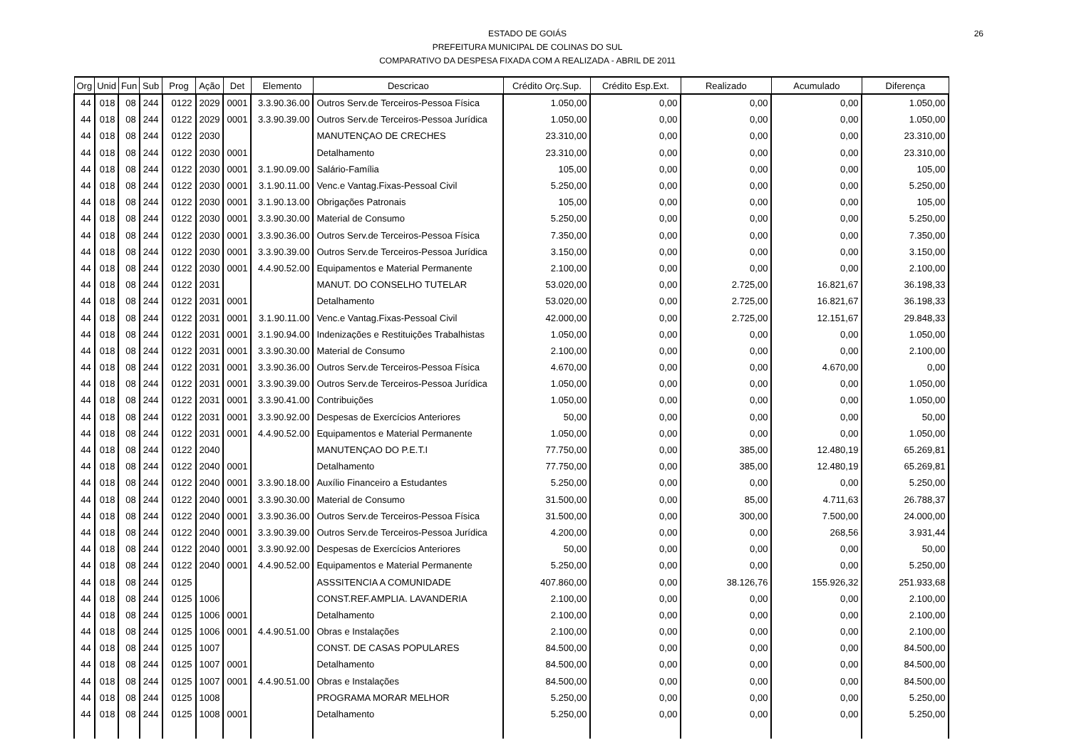ESTADO DE GOIÁS
PREFEITURA MUNICIPAL DE COLINAS DO SUL
COMPARATIVO DA DESPESA FIXADA COM A REALIZADA - ABRIL DE 2011
26
| Org | Unid | Fun | Sub | Prog | Ação | Det | Elemento | Descricao | Crédito Orç.Sup. | Crédito Esp.Ext. | Realizado | Acumulado | Diferença |
| --- | --- | --- | --- | --- | --- | --- | --- | --- | --- | --- | --- | --- | --- |
| 44 | 018 | 08 | 244 | 0122 | 2029 | 0001 | 3.3.90.36.00 | Outros Serv.de Terceiros-Pessoa Física | 1.050,00 | 0,00 | 0,00 | 0,00 | 1.050,00 |
| 44 | 018 | 08 | 244 | 0122 | 2029 | 0001 | 3.3.90.39.00 | Outros Serv.de Terceiros-Pessoa Jurídica | 1.050,00 | 0,00 | 0,00 | 0,00 | 1.050,00 |
| 44 | 018 | 08 | 244 | 0122 | 2030 | | | MANUTENÇAO DE CRECHES | 23.310,00 | 0,00 | 0,00 | 0,00 | 23.310,00 |
| 44 | 018 | 08 | 244 | 0122 | 2030 | 0001 | | Detalhamento | 23.310,00 | 0,00 | 0,00 | 0,00 | 23.310,00 |
| 44 | 018 | 08 | 244 | 0122 | 2030 | 0001 | 3.1.90.09.00 | Salário-Família | 105,00 | 0,00 | 0,00 | 0,00 | 105,00 |
| 44 | 018 | 08 | 244 | 0122 | 2030 | 0001 | 3.1.90.11.00 | Venc.e Vantag.Fixas-Pessoal Civil | 5.250,00 | 0,00 | 0,00 | 0,00 | 5.250,00 |
| 44 | 018 | 08 | 244 | 0122 | 2030 | 0001 | 3.1.90.13.00 | Obrigações Patronais | 105,00 | 0,00 | 0,00 | 0,00 | 105,00 |
| 44 | 018 | 08 | 244 | 0122 | 2030 | 0001 | 3.3.90.30.00 | Material de Consumo | 5.250,00 | 0,00 | 0,00 | 0,00 | 5.250,00 |
| 44 | 018 | 08 | 244 | 0122 | 2030 | 0001 | 3.3.90.36.00 | Outros Serv.de Terceiros-Pessoa Física | 7.350,00 | 0,00 | 0,00 | 0,00 | 7.350,00 |
| 44 | 018 | 08 | 244 | 0122 | 2030 | 0001 | 3.3.90.39.00 | Outros Serv.de Terceiros-Pessoa Jurídica | 3.150,00 | 0,00 | 0,00 | 0,00 | 3.150,00 |
| 44 | 018 | 08 | 244 | 0122 | 2030 | 0001 | 4.4.90.52.00 | Equipamentos e Material Permanente | 2.100,00 | 0,00 | 0,00 | 0,00 | 2.100,00 |
| 44 | 018 | 08 | 244 | 0122 | 2031 | | | MANUT. DO CONSELHO TUTELAR | 53.020,00 | 0,00 | 2.725,00 | 16.821,67 | 36.198,33 |
| 44 | 018 | 08 | 244 | 0122 | 2031 | 0001 | | Detalhamento | 53.020,00 | 0,00 | 2.725,00 | 16.821,67 | 36.198,33 |
| 44 | 018 | 08 | 244 | 0122 | 2031 | 0001 | 3.1.90.11.00 | Venc.e Vantag.Fixas-Pessoal Civil | 42.000,00 | 0,00 | 2.725,00 | 12.151,67 | 29.848,33 |
| 44 | 018 | 08 | 244 | 0122 | 2031 | 0001 | 3.1.90.94.00 | Indenizações e Restituições Trabalhistas | 1.050,00 | 0,00 | 0,00 | 0,00 | 1.050,00 |
| 44 | 018 | 08 | 244 | 0122 | 2031 | 0001 | 3.3.90.30.00 | Material de Consumo | 2.100,00 | 0,00 | 0,00 | 0,00 | 2.100,00 |
| 44 | 018 | 08 | 244 | 0122 | 2031 | 0001 | 3.3.90.36.00 | Outros Serv.de Terceiros-Pessoa Física | 4.670,00 | 0,00 | 0,00 | 4.670,00 | 0,00 |
| 44 | 018 | 08 | 244 | 0122 | 2031 | 0001 | 3.3.90.39.00 | Outros Serv.de Terceiros-Pessoa Jurídica | 1.050,00 | 0,00 | 0,00 | 0,00 | 1.050,00 |
| 44 | 018 | 08 | 244 | 0122 | 2031 | 0001 | 3.3.90.41.00 | Contribuições | 1.050,00 | 0,00 | 0,00 | 0,00 | 1.050,00 |
| 44 | 018 | 08 | 244 | 0122 | 2031 | 0001 | 3.3.90.92.00 | Despesas de Exercícios Anteriores | 50,00 | 0,00 | 0,00 | 0,00 | 50,00 |
| 44 | 018 | 08 | 244 | 0122 | 2031 | 0001 | 4.4.90.52.00 | Equipamentos e Material Permanente | 1.050,00 | 0,00 | 0,00 | 0,00 | 1.050,00 |
| 44 | 018 | 08 | 244 | 0122 | 2040 | | | MANUTENÇAO DO P.E.T.I | 77.750,00 | 0,00 | 385,00 | 12.480,19 | 65.269,81 |
| 44 | 018 | 08 | 244 | 0122 | 2040 | 0001 | | Detalhamento | 77.750,00 | 0,00 | 385,00 | 12.480,19 | 65.269,81 |
| 44 | 018 | 08 | 244 | 0122 | 2040 | 0001 | 3.3.90.18.00 | Auxílio Financeiro a Estudantes | 5.250,00 | 0,00 | 0,00 | 0,00 | 5.250,00 |
| 44 | 018 | 08 | 244 | 0122 | 2040 | 0001 | 3.3.90.30.00 | Material de Consumo | 31.500,00 | 0,00 | 85,00 | 4.711,63 | 26.788,37 |
| 44 | 018 | 08 | 244 | 0122 | 2040 | 0001 | 3.3.90.36.00 | Outros Serv.de Terceiros-Pessoa Física | 31.500,00 | 0,00 | 300,00 | 7.500,00 | 24.000,00 |
| 44 | 018 | 08 | 244 | 0122 | 2040 | 0001 | 3.3.90.39.00 | Outros Serv.de Terceiros-Pessoa Jurídica | 4.200,00 | 0,00 | 0,00 | 268,56 | 3.931,44 |
| 44 | 018 | 08 | 244 | 0122 | 2040 | 0001 | 3.3.90.92.00 | Despesas de Exercícios Anteriores | 50,00 | 0,00 | 0,00 | 0,00 | 50,00 |
| 44 | 018 | 08 | 244 | 0122 | 2040 | 0001 | 4.4.90.52.00 | Equipamentos e Material Permanente | 5.250,00 | 0,00 | 0,00 | 0,00 | 5.250,00 |
| 44 | 018 | 08 | 244 | 0125 | | | | ASSSITENCIA A COMUNIDADE | 407.860,00 | 0,00 | 38.126,76 | 155.926,32 | 251.933,68 |
| 44 | 018 | 08 | 244 | 0125 | 1006 | | | CONST.REF.AMPLIA. LAVANDERIA | 2.100,00 | 0,00 | 0,00 | 0,00 | 2.100,00 |
| 44 | 018 | 08 | 244 | 0125 | 1006 | 0001 | | Detalhamento | 2.100,00 | 0,00 | 0,00 | 0,00 | 2.100,00 |
| 44 | 018 | 08 | 244 | 0125 | 1006 | 0001 | 4.4.90.51.00 | Obras e Instalações | 2.100,00 | 0,00 | 0,00 | 0,00 | 2.100,00 |
| 44 | 018 | 08 | 244 | 0125 | 1007 | | | CONST. DE CASAS POPULARES | 84.500,00 | 0,00 | 0,00 | 0,00 | 84.500,00 |
| 44 | 018 | 08 | 244 | 0125 | 1007 | 0001 | | Detalhamento | 84.500,00 | 0,00 | 0,00 | 0,00 | 84.500,00 |
| 44 | 018 | 08 | 244 | 0125 | 1007 | 0001 | 4.4.90.51.00 | Obras e Instalações | 84.500,00 | 0,00 | 0,00 | 0,00 | 84.500,00 |
| 44 | 018 | 08 | 244 | 0125 | 1008 | | | PROGRAMA MORAR MELHOR | 5.250,00 | 0,00 | 0,00 | 0,00 | 5.250,00 |
| 44 | 018 | 08 | 244 | 0125 | 1008 | 0001 | | Detalhamento | 5.250,00 | 0,00 | 0,00 | 0,00 | 5.250,00 |